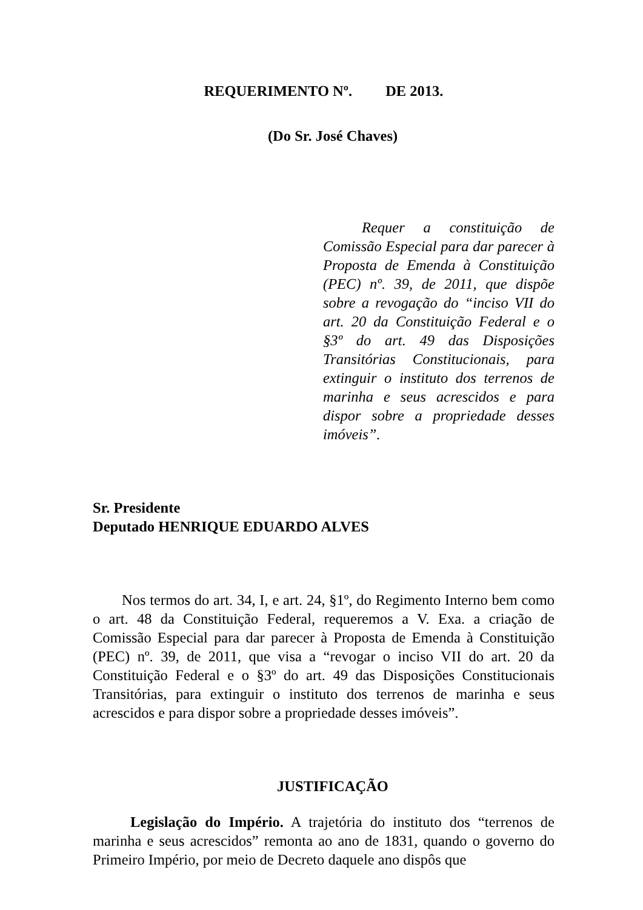REQUERIMENTO Nº. DE 2013.
(Do Sr. José Chaves)
Requer a constituição de Comissão Especial para dar parecer à Proposta de Emenda à Constituição (PEC) nº. 39, de 2011, que dispõe sobre a revogação do “inciso VII do art. 20 da Constituição Federal e o §3º do art. 49 das Disposições Transitórias Constitucionais, para extinguir o instituto dos terrenos de marinha e seus acrescidos e para dispor sobre a propriedade desses imóveis”.
Sr. Presidente
Deputado HENRIQUE EDUARDO ALVES
Nos termos do art. 34, I, e art. 24, §1º, do Regimento Interno bem como o art. 48 da Constituição Federal, requeremos a V. Exa. a criação de Comissão Especial para dar parecer à Proposta de Emenda à Constituição (PEC) nº. 39, de 2011, que visa a “revogar o inciso VII do art. 20 da Constituição Federal e o §3º do art. 49 das Disposições Constitucionais Transitórias, para extinguir o instituto dos terrenos de marinha e seus acrescidos e para dispor sobre a propriedade desses imóveis”.
JUSTIFICAÇÃO
Legislação do Império. A trajetória do instituto dos “terrenos de marinha e seus acrescidos” remonta ao ano de 1831, quando o governo do Primeiro Império, por meio de Decreto daquele ano dispôs que